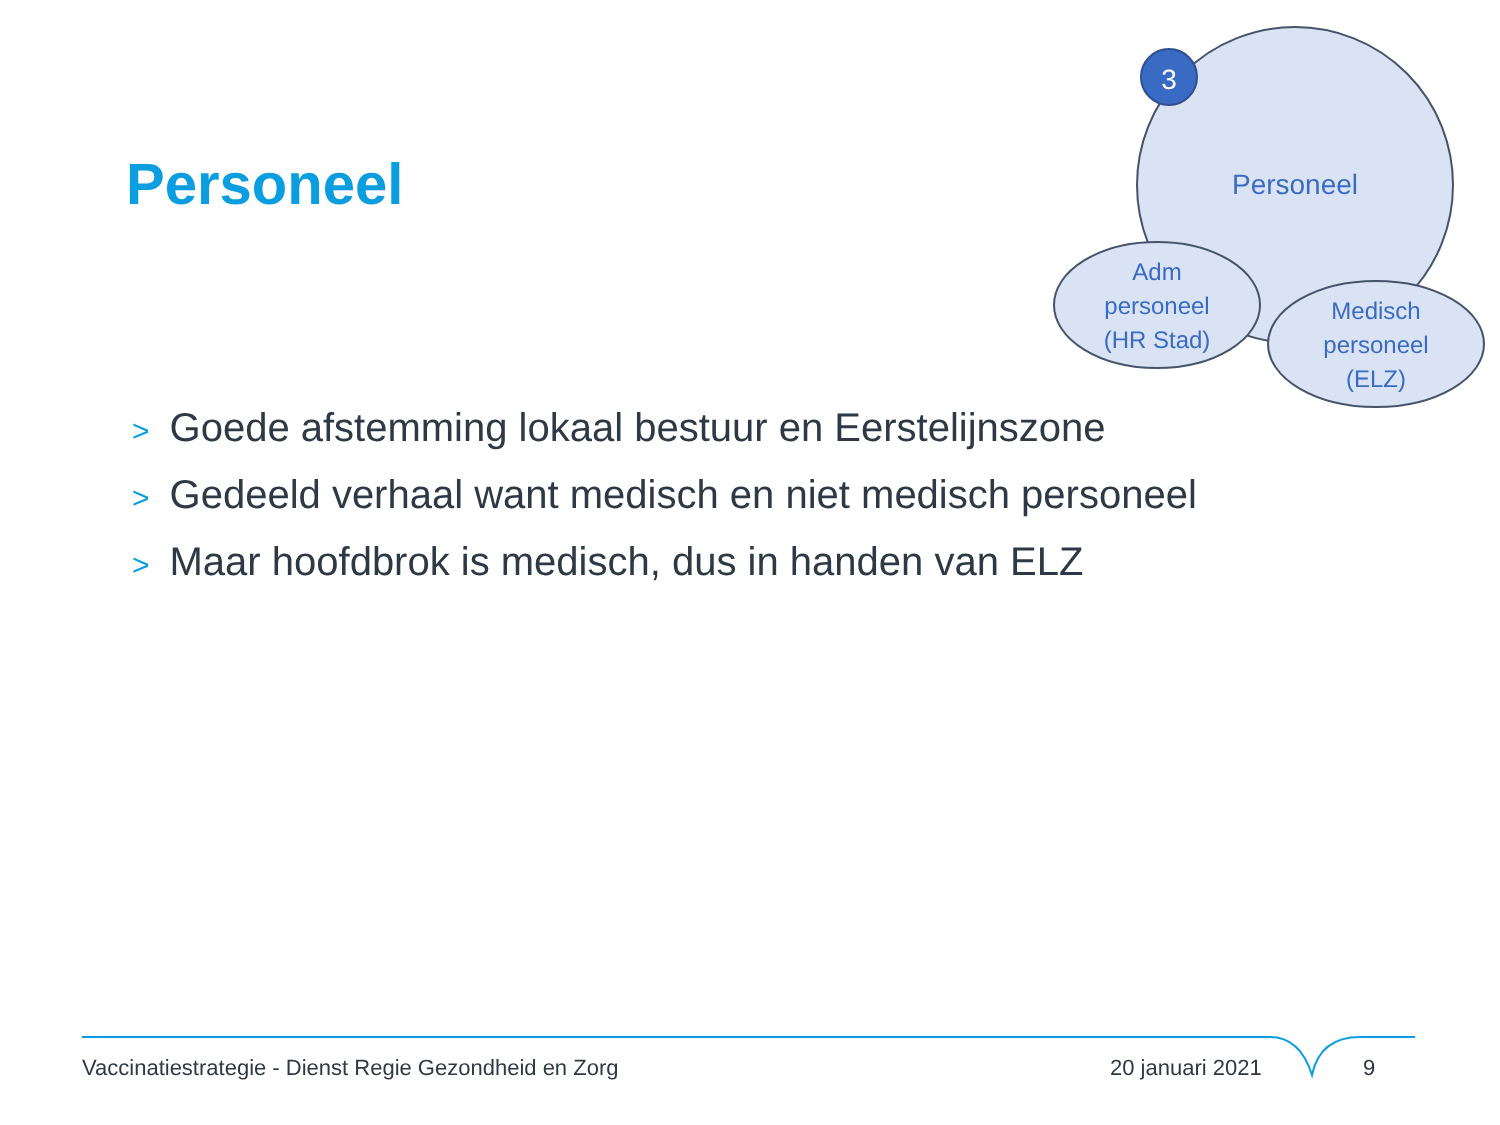3
Personeel
Adm personeel (HR Stad)
Medisch personeel (ELZ)
Personeel
> Goede afstemming lokaal bestuur en Eerstelijnszone
> Gedeeld verhaal want medisch en niet medisch personeel
> Maar hoofdbrok is medisch, dus in handen van ELZ
Vaccinatiestrategie - Dienst Regie Gezondheid en Zorg
20 januari 2021 9